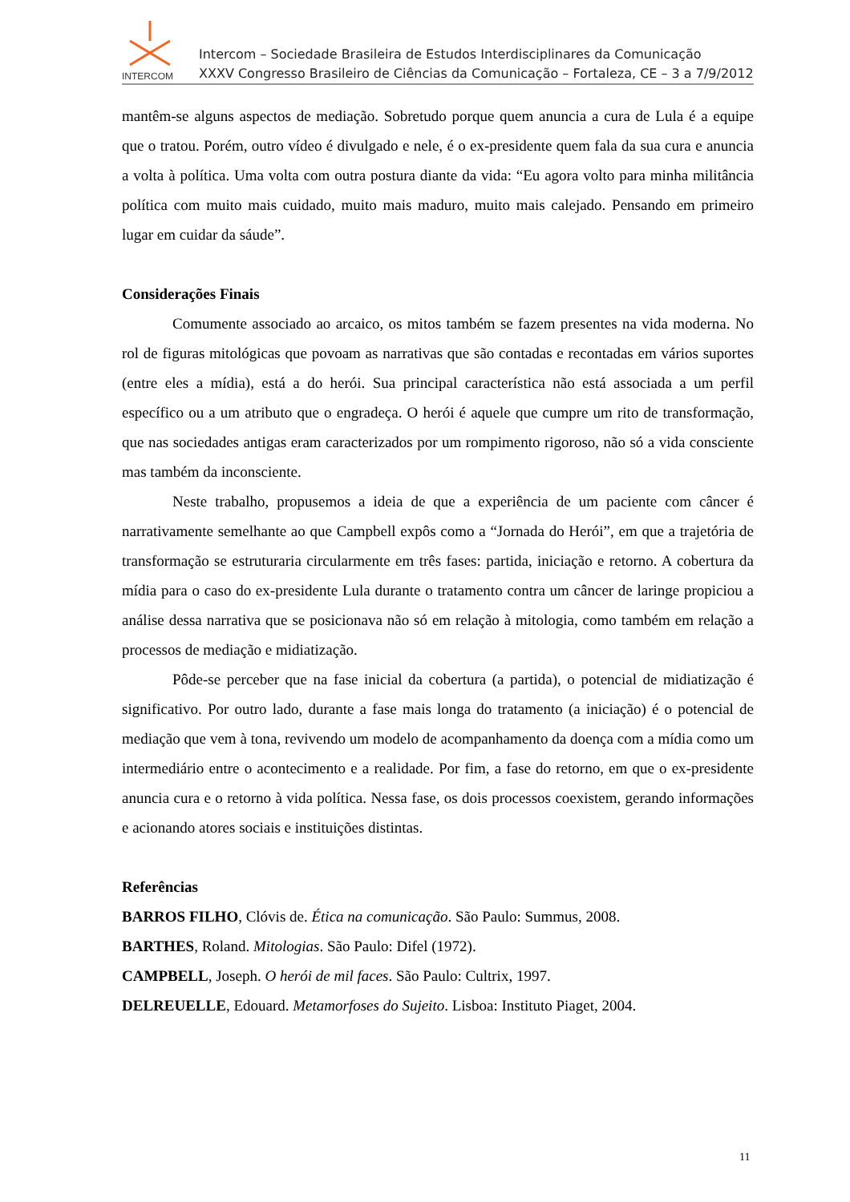INTERCOM
Intercom – Sociedade Brasileira de Estudos Interdisciplinares da Comunicação
XXXV Congresso Brasileiro de Ciências da Comunicação – Fortaleza, CE – 3 a 7/9/2012
mantêm-se alguns aspectos de mediação. Sobretudo porque quem anuncia a cura de Lula é a equipe que o tratou. Porém, outro vídeo é divulgado e nele, é o ex-presidente quem fala da sua cura e anuncia a volta à política. Uma volta com outra postura diante da vida: “Eu agora volto para minha militância política com muito mais cuidado, muito mais maduro, muito mais calejado. Pensando em primeiro lugar em cuidar da sáude”.
Considerações Finais
Comumente associado ao arcaico, os mitos também se fazem presentes na vida moderna. No rol de figuras mitológicas que povoam as narrativas que são contadas e recontadas em vários suportes (entre eles a mídia), está a do herói. Sua principal característica não está associada a um perfil específico ou a um atributo que o engradeça. O herói é aquele que cumpre um rito de transformação, que nas sociedades antigas eram caracterizados por um rompimento rigoroso, não só a vida consciente mas também da inconsciente.
Neste trabalho, propusemos a ideia de que a experiência de um paciente com câncer é narrativamente semelhante ao que Campbell expôs como a “Jornada do Herói”, em que a trajetória de transformação se estruturaria circularmente em três fases: partida, iniciação e retorno. A cobertura da mídia para o caso do ex-presidente Lula durante o tratamento contra um câncer de laringe propiciou a análise dessa narrativa que se posicionava não só em relação à mitologia, como também em relação a processos de mediação e midiatização.
Pôde-se perceber que na fase inicial da cobertura (a partida), o potencial de midiatização é significativo. Por outro lado, durante a fase mais longa do tratamento (a iniciação) é o potencial de mediação que vem à tona, revivendo um modelo de acompanhamento da doença com a mídia como um intermediário entre o acontecimento e a realidade. Por fim, a fase do retorno, em que o ex-presidente anuncia cura e o retorno à vida política. Nessa fase, os dois processos coexistem, gerando informações e acionando atores sociais e instituições distintas.
Referências
BARROS FILHO, Clóvis de. Ética na comunicação. São Paulo: Summus, 2008.
BARTHES, Roland. Mitologias. São Paulo: Difel (1972).
CAMPBELL, Joseph. O herói de mil faces. São Paulo: Cultrix, 1997.
DELREUELLE, Edouard. Metamorfoses do Sujeito. Lisboa: Instituto Piaget, 2004.
11